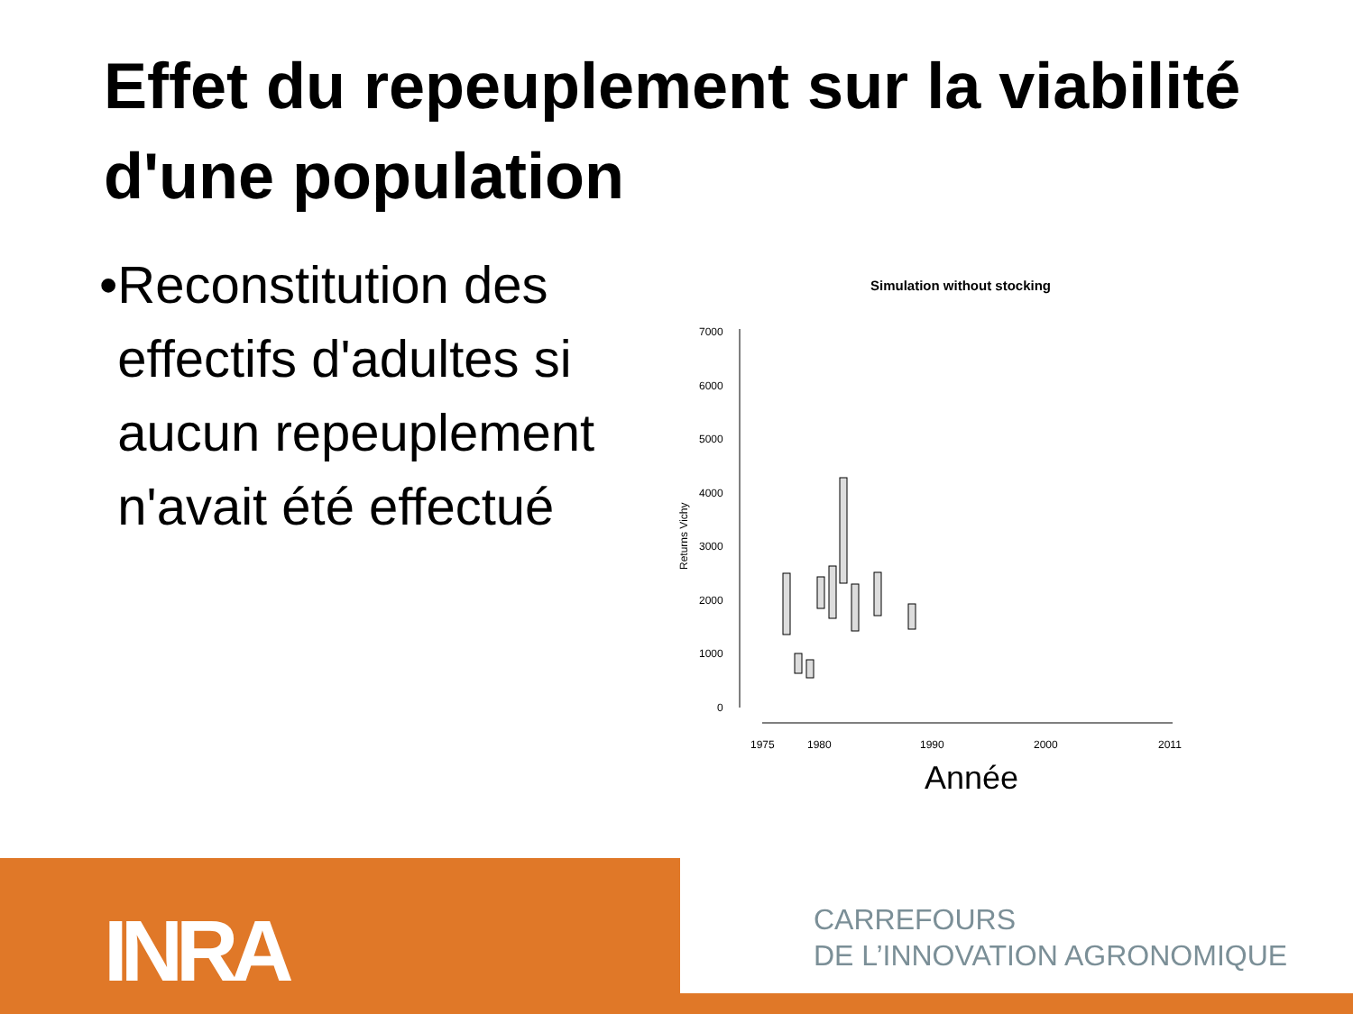Effet du repeuplement sur la viabilité d'une population
• Reconstitution des effectifs d'adultes si aucun repeuplement n'avait été effectué
Simulation without stocking
7000
6000
5000
4000
3000
2000
1000
0
Returns Vichy
1975
1980
1990
2000
2011
Année
INRA
CARREFOURS
DE L’INNOVATION AGRONOMIQUE